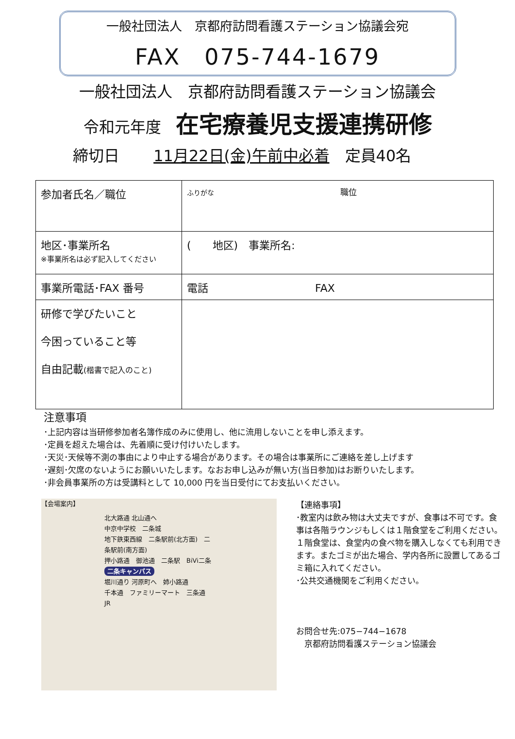一般社団法人　京都府訪問看護ステーション協議会宛
FAX　075-744-1679
一般社団法人　京都府訪問看護ステーション協議会
令和元年度 在宅療養児支援連携研修
締切日 11月22日(金)午前中必着　定員40名
| 参加者氏名／職位 | ふりがな 職位 |
| 地区･事業所名 ※事業所名は必ず記入してください | ( 地区) 事業所名: |
| 事業所電話･FAX 番号 | 電話 FAX |
| 研修で学びたいこと 今困っていること等 自由記載 (楷書で記入のこと) | |
注意事項
･上記内容は当研修参加者名簿作成のみに使用し、他に流用しないことを申し添えます。
･定員を超えた場合は、先着順に受け付けいたします。
･天災･天候等不測の事由により中止する場合があります。その場合は事業所にご連絡を差し上げます
･遅刻･欠席のないようにお願いいたします。なおお申し込みが無い方(当日参加)はお断りいたします。
･非会員事業所の方は受講料として 10,000 円を当日受付にてお支払いください。
【会場案内】
北大路通 北山通へ
中京中学校　二条城
地下鉄東西線　二条駅前(北方面)　二条駅前(南方面)
押小路通　御池通　二条駅　BiVi二条
二条キャンパス
堀川通り 河原町へ　姉小路通
千本通　ファミリーマート　三条通　JR
【連絡事項】
･教室内は飲み物は大丈夫ですが、食事は不可です。食事は各階ラウンジもしくは１階食堂をご利用ください。
１階食堂は、食堂内の食べ物を購入しなくても利用できます。またゴミが出た場合、学内各所に設置してあるゴミ箱に入れてください。
･公共交通機関をご利用ください。
お問合せ先:075−744−1678
　京都府訪問看護ステーション協議会